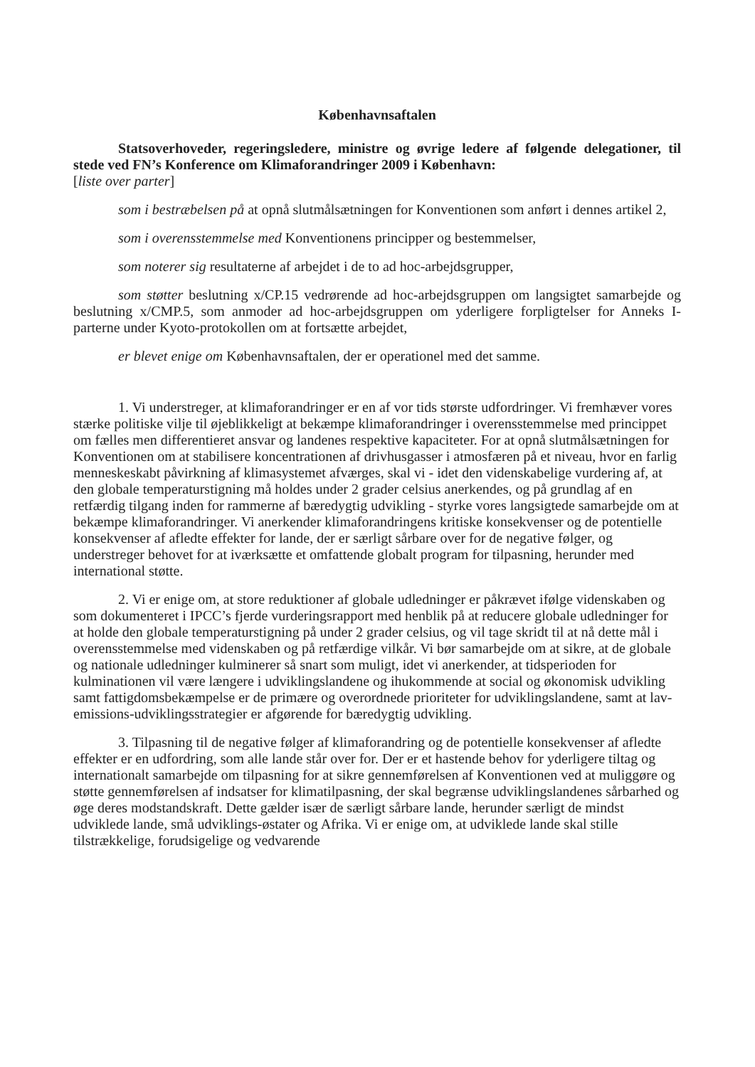Københavnsaftalen
Statsoverhoveder, regeringsledere, ministre og øvrige ledere af følgende delegationer, til stede ved FN’s Konference om Klimaforandringer 2009 i København:
[liste over parter]
som i bestræbelsen på at opnå slutmålsætningen for Konventionen som anført i dennes artikel 2,
som i overensstemmelse med Konventionens principper og bestemmelser,
som noterer sig resultaterne af arbejdet i de to ad hoc-arbejdsgrupper,
som støtter beslutning x/CP.15 vedrørende ad hoc-arbejdsgruppen om langsigtet samarbejde og beslutning x/CMP.5, som anmoder ad hoc-arbejdsgruppen om yderligere forpligtelser for Anneks I-parterne under Kyoto-protokollen om at fortsætte arbejdet,
er blevet enige om Københavnsaftalen, der er operationel med det samme.
1. Vi understreger, at klimaforandringer er en af vor tids største udfordringer. Vi fremhæver vores stærke politiske vilje til øjeblikkeligt at bekæmpe klimaforandringer i overensstemmelse med princippet om fælles men differentieret ansvar og landenes respektive kapaciteter. For at opnå slutmålsætningen for Konventionen om at stabilisere koncentrationen af drivhusgasser i atmosfæren på et niveau, hvor en farlig menneskeskabt påvirkning af klimasystemet afværges, skal vi - idet den videnskabelige vurdering af, at den globale temperaturstigning må holdes under 2 grader celsius anerkendes, og på grundlag af en retfærdig tilgang inden for rammerne af bæredygtig udvikling - styrke vores langsigtede samarbejde om at bekæmpe klimaforandringer. Vi anerkender klimaforandringens kritiske konsekvenser og de potentielle konsekvenser af afledte effekter for lande, der er særligt sårbare over for de negative følger, og understreger behovet for at iværksætte et omfattende globalt program for tilpasning, herunder med international støtte.
2. Vi er enige om, at store reduktioner af globale udledninger er påkrævet ifølge videnskaben og som dokumenteret i IPCC’s fjerde vurderingsrapport med henblik på at reducere globale udledninger for at holde den globale temperaturstigning på under 2 grader celsius, og vil tage skridt til at nå dette mål i overensstemmelse med videnskaben og på retfærdige vilkår. Vi bør samarbejde om at sikre, at de globale og nationale udledninger kulminerer så snart som muligt, idet vi anerkender, at tidsperioden for kulminationen vil være længere i udviklingslandene og ihukommende at social og økonomisk udvikling samt fattigdomsbekæmpelse er de primære og overordnede prioriteter for udviklingslandene, samt at lav-emissions-udviklingsstrategier er afgørende for bæredygtig udvikling.
3. Tilpasning til de negative følger af klimaforandring og de potentielle konsekvenser af afledte effekter er en udfordring, som alle lande står over for. Der er et hastende behov for yderligere tiltag og internationalt samarbejde om tilpasning for at sikre gennemførelsen af Konventionen ved at muliggøre og støtte gennemførelsen af indsatser for klimatilpasning, der skal begrænse udviklingslandenes sårbarhed og øge deres modstandskraft. Dette gælder især de særligt sårbare lande, herunder særligt de mindst udviklede lande, små udviklings-østater og Afrika. Vi er enige om, at udviklede lande skal stille tilstrækkelige, forudsigelige og vedvarende